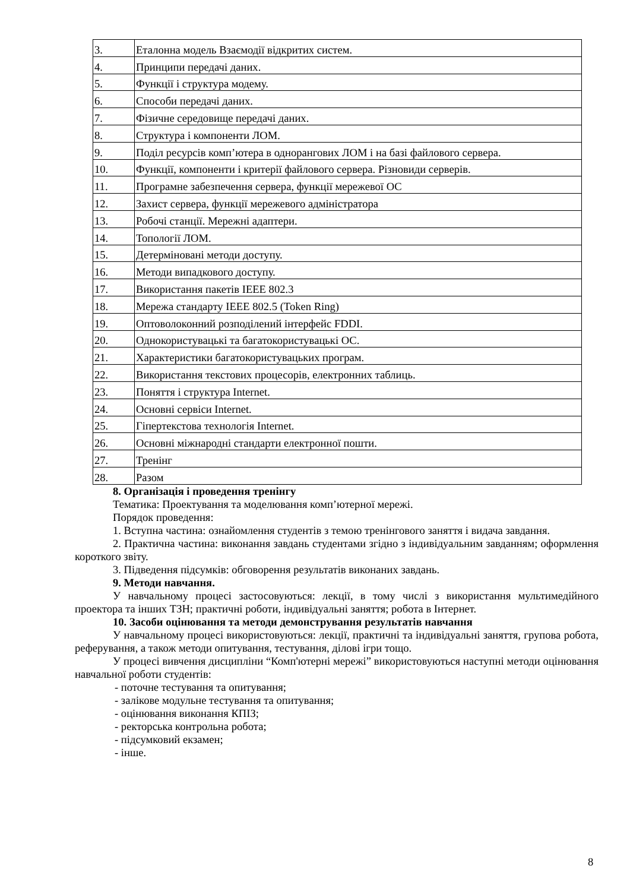| 3. | Еталонна модель Взаємодії відкритих систем. |
| 4. | Принципи передачі даних. |
| 5. | Функції і структура модему. |
| 6. | Способи передачі даних. |
| 7. | Фізичне середовище передачі даних. |
| 8. | Структура і компоненти ЛОМ. |
| 9. | Поділ ресурсів комп’ютера в однорангових ЛОМ і на базі файлового сервера. |
| 10. | Функції, компоненти і критерії файлового сервера. Різновиди серверів. |
| 11. | Програмне забезпечення сервера, функції мережевої ОС |
| 12. | Захист сервера, функції мережевого адміністратора |
| 13. | Робочі станції. Мережні адаптери. |
| 14. | Топології ЛОМ. |
| 15. | Детерміновані методи доступу. |
| 16. | Методи випадкового доступу. |
| 17. | Використання пакетів IEEE 802.3 |
| 18. | Мережа стандарту IEEE 802.5 (Token Ring) |
| 19. | Оптоволоконний розподілений інтерфейс FDDI. |
| 20. | Однокористувацькі та багатокористувацькі ОС. |
| 21. | Характеристики багатокористувацьких програм. |
| 22. | Використання текстових процесорів, електронних таблиць. |
| 23. | Поняття і структура Internet. |
| 24. | Основні сервіси Internet. |
| 25. | Гіпертекстова технологія Internet. |
| 26. | Основні міжнародні стандарти електронної пошти. |
| 27. | Тренінг |
| 28. | Разом |
8. Організація і проведення тренінгу
Тематика: Проектування та моделювання комп’ютерної мережі.
Порядок проведення:
1. Вступна частина: ознайомлення студентів з темою тренінгового заняття і видача завдання.
2. Практична частина: виконання завдань студентами згідно з індивідуальним завданням; оформлення короткого звіту.
3. Підведення підсумків: обговорення результатів виконаних завдань.
9. Методи навчання.
У навчальному процесі застосовуються: лекції, в тому числі з використання мультимедійного проектора та інших ТЗН; практичні роботи, індивідуальні заняття; робота в Інтернет.
10. Засоби оцінювання та методи демонстрування результатів навчання
У навчальному процесі використовуються: лекції, практичні та індивідуальні заняття, групова робота, реферування, а також методи опитування, тестування, ділові ігри тощо.
У процесі вивчення дисципліни “Комп'ютерні мережі” використовуються наступні методи оцінювання навчальної роботи студентів:
- поточне тестування та опитування;
- залікове модульне тестування та опитування;
- оцінювання виконання КПІЗ;
- ректорська контрольна робота;
- підсумковий екзамен;
- інше.
8